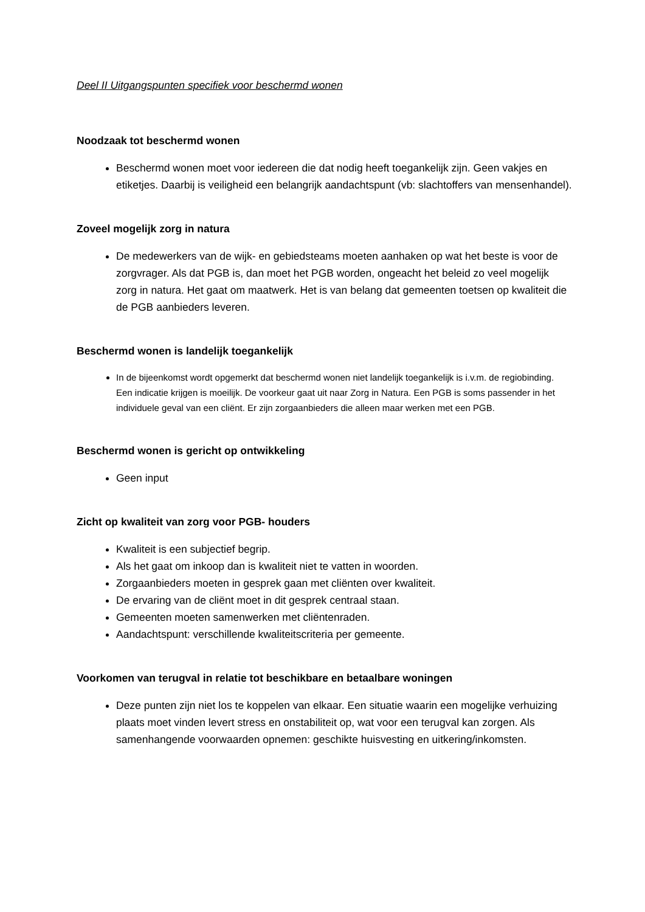Deel II Uitgangspunten specifiek voor beschermd wonen
Noodzaak tot beschermd wonen
Beschermd wonen moet voor iedereen die dat nodig heeft toegankelijk zijn. Geen vakjes en etiketjes. Daarbij is veiligheid een belangrijk aandachtspunt (vb: slachtoffers van mensenhandel).
Zoveel mogelijk zorg in natura
De medewerkers van de wijk- en gebiedsteams moeten aanhaken op wat het beste is voor de zorgvrager. Als dat PGB is, dan moet het PGB worden, ongeacht het beleid zo veel mogelijk zorg in natura. Het gaat om maatwerk. Het is van belang dat gemeenten toetsen op kwaliteit die de PGB aanbieders leveren.
Beschermd wonen is landelijk toegankelijk
In de bijeenkomst wordt opgemerkt dat beschermd wonen niet landelijk toegankelijk is i.v.m. de regiobinding. Een indicatie krijgen is moeilijk. De voorkeur gaat uit naar Zorg in Natura. Een PGB is soms passender in het individuele geval van een cliënt. Er zijn zorgaanbieders die alleen maar werken met een PGB.
Beschermd wonen is gericht op ontwikkeling
Geen input
Zicht op kwaliteit van zorg voor PGB- houders
Kwaliteit is een subjectief begrip.
Als het gaat om inkoop dan is kwaliteit niet te vatten in woorden.
Zorgaanbieders moeten in gesprek gaan met cliënten over kwaliteit.
De ervaring van de cliënt moet in dit gesprek centraal staan.
Gemeenten moeten samenwerken met cliëntenraden.
Aandachtspunt: verschillende kwaliteitscriteria per gemeente.
Voorkomen van terugval in relatie tot beschikbare en betaalbare woningen
Deze punten zijn niet los te koppelen van elkaar. Een situatie waarin een mogelijke verhuizing plaats moet vinden levert stress en onstabiliteit op, wat voor een terugval kan zorgen. Als samenhangende voorwaarden opnemen: geschikte huisvesting en uitkering/inkomsten.